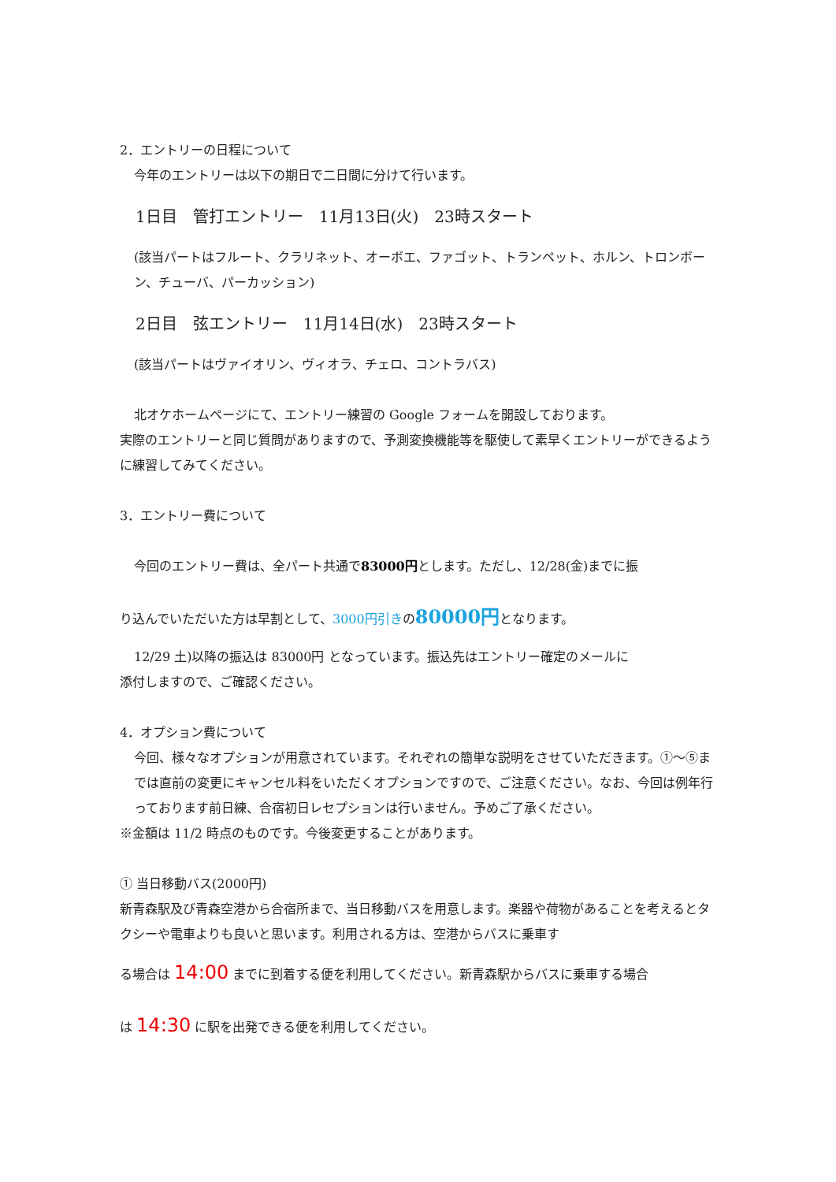2．エントリーの日程について
今年のエントリーは以下の期日で二日間に分けて行います。
1日目　管打エントリー　11月13日(火)　23時スタート
(該当パートはフルート、クラリネット、オーボエ、ファゴット、トランペット、ホルン、トロンボーン、チューバ、パーカッション)
2日目　弦エントリー　11月14日(水)　23時スタート
(該当パートはヴァイオリン、ヴィオラ、チェロ、コントラバス)
北オケホームページにて、エントリー練習の Google フォームを開設しております。
実際のエントリーと同じ質問がありますので、予測変換機能等を駆使して素早くエントリーができるように練習してみてください。
3．エントリー費について
今回のエントリー費は、全パート共通で83000円とします。ただし、12/28(金)までに振
り込んでいただいた方は早割として、3000円引きの80000円となります。
12/29 土)以降の振込は 83000円 となっています。振込先はエントリー確定のメールに
添付しますので、ご確認ください。
4．オプション費について
今回、様々なオプションが用意されています。それぞれの簡単な説明をさせていただきます。①〜⑤までは直前の変更にキャンセル料をいただくオプションですので、ご注意ください。なお、今回は例年行っております前日練、合宿初日レセプションは行いません。予めご了承ください。
※金額は 11/2 時点のものです。今後変更することがあります。
① 当日移動バス(2000円)
新青森駅及び青森空港から合宿所まで、当日移動バスを用意します。楽器や荷物があることを考えるとタクシーや電車よりも良いと思います。利用される方は、空港からバスに乗車す
る場合は 14:00 までに到着する便を利用してください。新青森駅からバスに乗車する場合
は 14:30 に駅を出発できる便を利用してください。